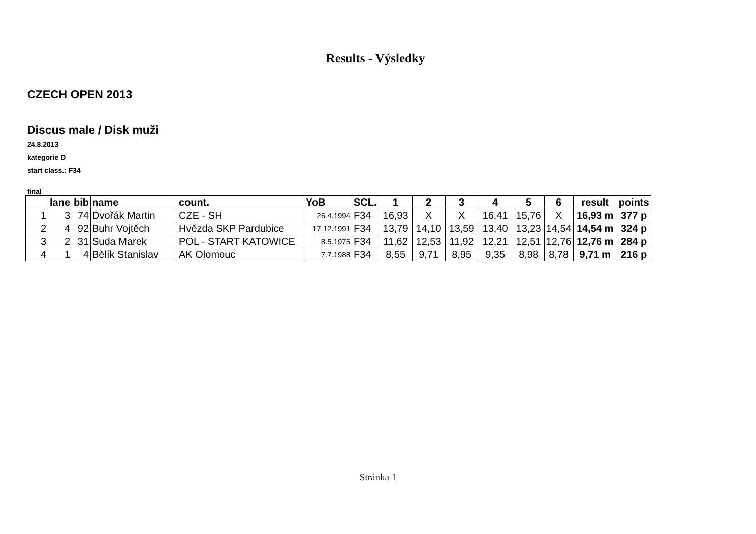Results - Výsledky
CZECH OPEN 2013
Discus male / Disk muži
24.8.2013
kategorie D
start class.: F34
final
| | lane | bib | name | count. | YoB | SCL. | 1 | 2 | 3 | 4 | 5 | 6 | result | points |
| --- | --- | --- | --- | --- | --- | --- | --- | --- | --- | --- | --- | --- | --- | --- |
| 1 | 3 | 74 | Dvořák Martin | CZE - SH | 26.4.1994 | F34 | 16,93 | X | X | 16,41 | 15,76 | X | 16,93 m | 377 p |
| 2 | 4 | 92 | Buhr Vojtěch | Hvězda SKP Pardubice | 17.12.1991 | F34 | 13,79 | 14,10 | 13,59 | 13,40 | 13,23 | 14,54 | 14,54 m | 324 p |
| 3 | 2 | 31 | Suda Marek | POL - START KATOWICE | 8.5.1975 | F34 | 11,62 | 12,53 | 11,92 | 12,21 | 12,51 | 12,76 | 12,76 m | 284 p |
| 4 | 1 | 4 | Bělík Stanislav | AK Olomouc | 7.7.1988 | F34 | 8,55 | 9,71 | 8,95 | 9,35 | 8,98 | 8,78 | 9,71 m | 216 p |
Stránka 1